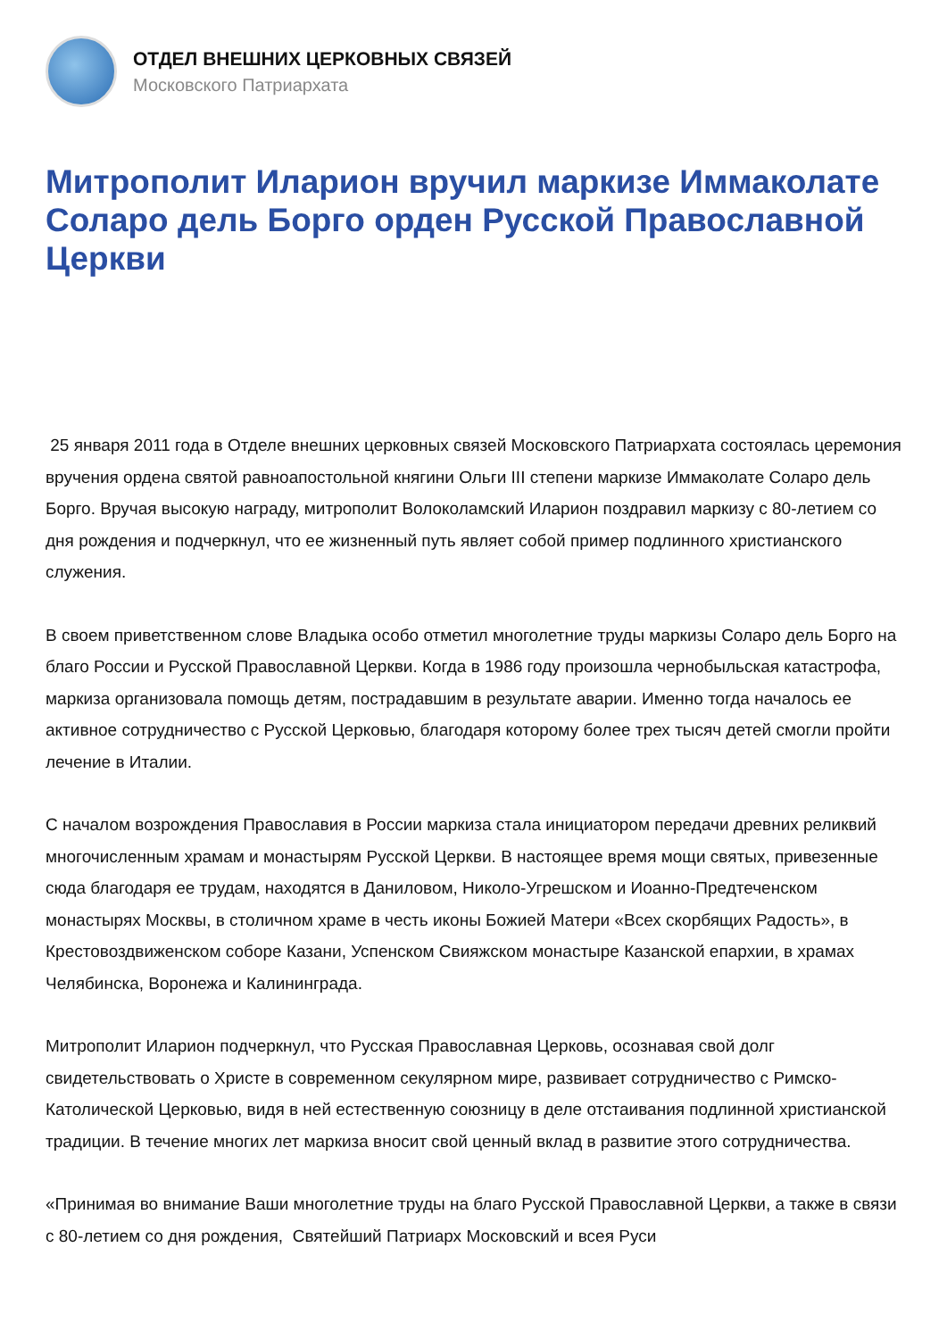ОТДЕЛ ВНЕШНИХ ЦЕРКОВНЫХ СВЯЗЕЙ
Московского Патриархата
Митрополит Иларион вручил маркизе Иммаколате Соларо дель Борго орден Русской Православной Церкви
25 января 2011 года в Отделе внешних церковных связей Московского Патриархата состоялась церемония вручения ордена святой равноапостольной княгини Ольги III степени маркизе Иммаколате Соларо дель Борго. Вручая высокую награду, митрополит Волоколамский Иларион поздравил маркизу с 80-летием со дня рождения и подчеркнул, что ее жизненный путь являет собой пример подлинного христианского служения.
В своем приветственном слове Владыка особо отметил многолетние труды маркизы Соларо дель Борго на благо России и Русской Православной Церкви. Когда в 1986 году произошла чернобыльская катастрофа, маркиза организовала помощь детям, пострадавшим в результате аварии. Именно тогда началось ее активное сотрудничество с Русской Церковью, благодаря которому более трех тысяч детей смогли пройти лечение в Италии.
С началом возрождения Православия в России маркиза стала инициатором передачи древних реликвий многочисленным храмам и монастырям Русской Церкви. В настоящее время мощи святых, привезенные сюда благодаря ее трудам, находятся в Даниловом, Николо-Угрешском и Иоанно-Предтеченском монастырях Москвы, в столичном храме в честь иконы Божией Матери «Всех скорбящих Радость», в Крестовоздвиженском соборе Казани, Успенском Свияжском монастыре Казанской епархии, в храмах Челябинска, Воронежа и Калининграда.
Митрополит Иларион подчеркнул, что Русская Православная Церковь, осознавая свой долг свидетельствовать о Христе в современном секулярном мире, развивает сотрудничество с Римско-Католической Церковью, видя в ней естественную союзницу в деле отстаивания подлинной христианской традиции. В течение многих лет маркиза вносит свой ценный вклад в развитие этого сотрудничества.
«Принимая во внимание Ваши многолетние труды на благо Русской Православной Церкви, а также в связи с 80-летием со дня рождения, Святейший Патриарх Московский и всея Руси